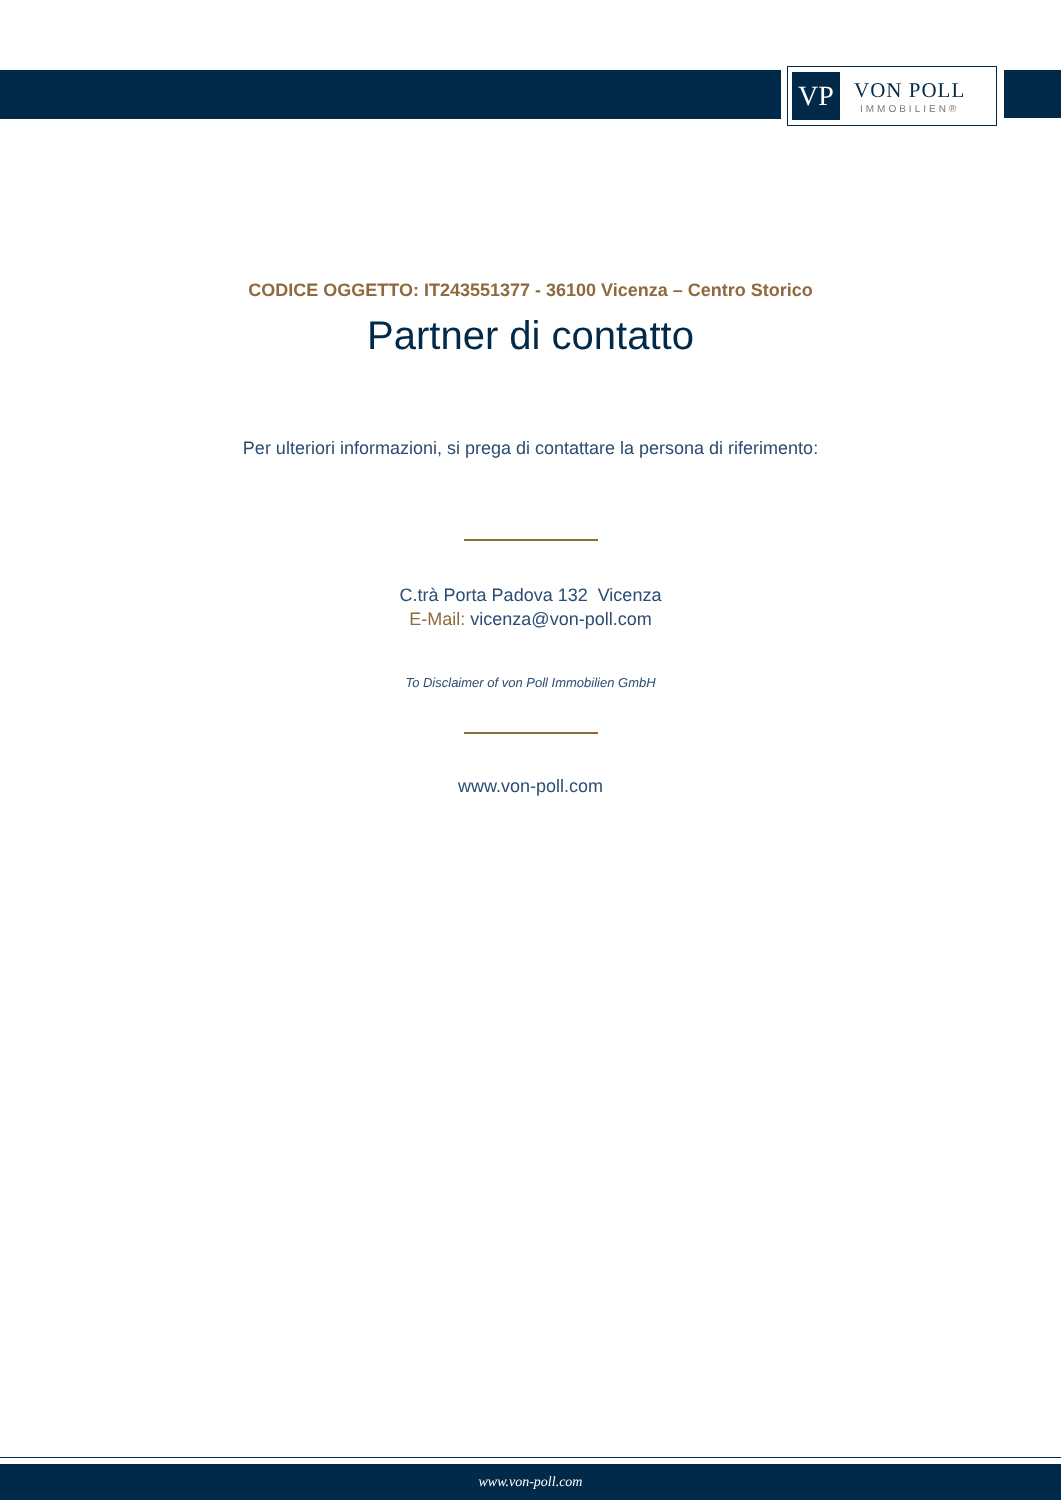VP
VON POLL
IMMOBILIEN®
CODICE OGGETTO: IT243551377 - 36100 Vicenza – Centro Storico
Partner di contatto
Per ulteriori informazioni, si prega di contattare la persona di riferimento:
C.trà Porta Padova 132 Vicenza
E-Mail: vicenza@von-poll.com
To Disclaimer of von Poll Immobilien GmbH
www.von-poll.com
www.von-poll.com